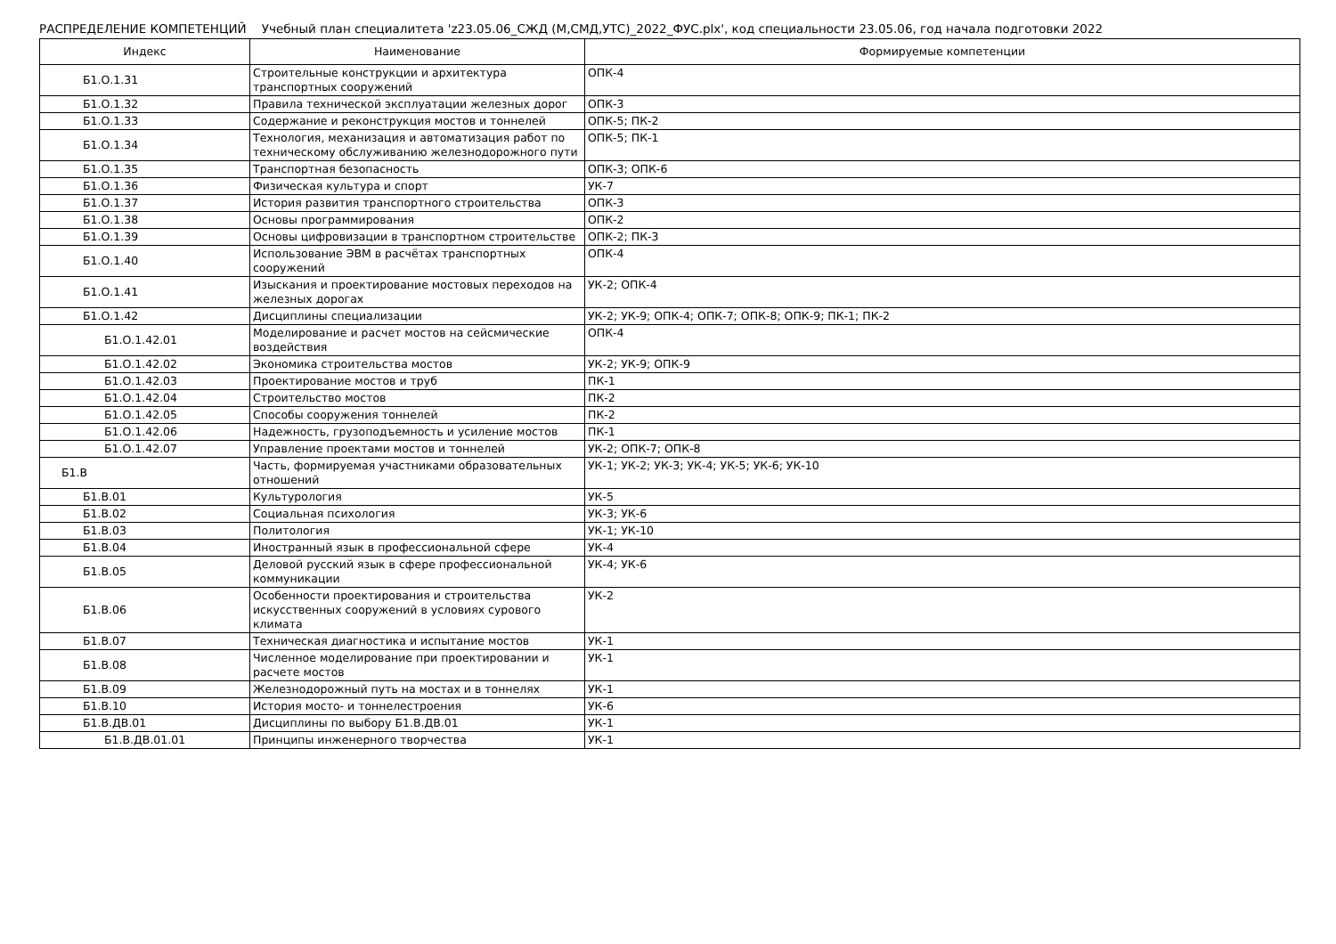РАСПРЕДЕЛЕНИЕ КОМПЕТЕНЦИЙ Учебный план специалитета 'z23.05.06_СЖД (М,СМД,УТС)_2022_ФУС.plx', код специальности 23.05.06, год начала подготовки 2022
| Индекс | Наименование | Формируемые компетенции |
| --- | --- | --- |
| Б1.О.1.31 | Строительные конструкции и архитектура транспортных сооружений | ОПК-4 |
| Б1.О.1.32 | Правила технической эксплуатации железных дорог | ОПК-3 |
| Б1.О.1.33 | Содержание и реконструкция мостов и тоннелей | ОПК-5; ПК-2 |
| Б1.О.1.34 | Технология, механизация и автоматизация работ по техническому обслуживанию железнодорожного пути | ОПК-5; ПК-1 |
| Б1.О.1.35 | Транспортная безопасность | ОПК-3; ОПК-6 |
| Б1.О.1.36 | Физическая культура и спорт | УК-7 |
| Б1.О.1.37 | История развития транспортного строительства | ОПК-3 |
| Б1.О.1.38 | Основы программирования | ОПК-2 |
| Б1.О.1.39 | Основы цифровизации в транспортном строительстве | ОПК-2; ПК-3 |
| Б1.О.1.40 | Использование ЭВМ в расчётах транспортных сооружений | ОПК-4 |
| Б1.О.1.41 | Изыскания и проектирование мостовых переходов на железных дорогах | УК-2; ОПК-4 |
| Б1.О.1.42 | Дисциплины специализации | УК-2; УК-9; ОПК-4; ОПК-7; ОПК-8; ОПК-9; ПК-1; ПК-2 |
| Б1.О.1.42.01 | Моделирование и расчет мостов на сейсмические воздействия | ОПК-4 |
| Б1.О.1.42.02 | Экономика строительства мостов | УК-2; УК-9; ОПК-9 |
| Б1.О.1.42.03 | Проектирование мостов и труб | ПК-1 |
| Б1.О.1.42.04 | Строительство мостов | ПК-2 |
| Б1.О.1.42.05 | Способы сооружения тоннелей | ПК-2 |
| Б1.О.1.42.06 | Надежность, грузоподъемность и усиление мостов | ПК-1 |
| Б1.О.1.42.07 | Управление проектами мостов и тоннелей | УК-2; ОПК-7; ОПК-8 |
| Б1.В | Часть, формируемая участниками образовательных отношений | УК-1; УК-2; УК-3; УК-4; УК-5; УК-6; УК-10 |
| Б1.В.01 | Культурология | УК-5 |
| Б1.В.02 | Социальная психология | УК-3; УК-6 |
| Б1.В.03 | Политология | УК-1; УК-10 |
| Б1.В.04 | Иностранный язык в профессиональной сфере | УК-4 |
| Б1.В.05 | Деловой русский язык в сфере профессиональной коммуникации | УК-4; УК-6 |
| Б1.В.06 | Особенности проектирования и строительства искусственных сооружений в условиях сурового климата | УК-2 |
| Б1.В.07 | Техническая диагностика и испытание мостов | УК-1 |
| Б1.В.08 | Численное моделирование при проектировании и расчете мостов | УК-1 |
| Б1.В.09 | Железнодорожный путь на мостах и в тоннелях | УК-1 |
| Б1.В.10 | История мосто- и тоннелестроения | УК-6 |
| Б1.В.ДВ.01 | Дисциплины по выбору Б1.В.ДВ.01 | УК-1 |
| Б1.В.ДВ.01.01 | Принципы инженерного творчества | УК-1 |